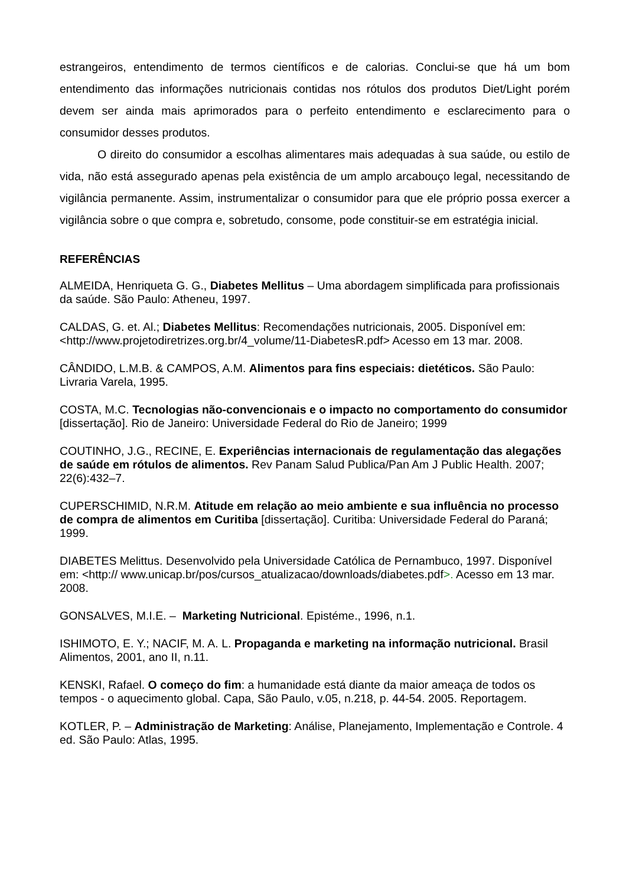estrangeiros, entendimento de termos científicos e de calorias. Conclui-se que há um bom entendimento das informações nutricionais contidas nos rótulos dos produtos Diet/Light porém devem ser ainda mais aprimorados para o perfeito entendimento e esclarecimento para o consumidor desses produtos.
O direito do consumidor a escolhas alimentares mais adequadas à sua saúde, ou estilo de vida, não está assegurado apenas pela existência de um amplo arcabouço legal, necessitando de vigilância permanente. Assim, instrumentalizar o consumidor para que ele próprio possa exercer a vigilância sobre o que compra e, sobretudo, consome, pode constituir-se em estratégia inicial.
REFERÊNCIAS
ALMEIDA, Henriqueta G. G., Diabetes Mellitus – Uma abordagem simplificada para profissionais da saúde. São Paulo: Atheneu, 1997.
CALDAS, G. et. Al.; Diabetes Mellitus: Recomendações nutricionais, 2005. Disponível em: <http://www.projetodiretrizes.org.br/4_volume/11-DiabetesR.pdf> Acesso em 13 mar. 2008.
CÂNDIDO, L.M.B. & CAMPOS, A.M. Alimentos para fins especiais: dietéticos. São Paulo: Livraria Varela, 1995.
COSTA, M.C. Tecnologias não-convencionais e o impacto no comportamento do consumidor [dissertação]. Rio de Janeiro: Universidade Federal do Rio de Janeiro; 1999
COUTINHO, J.G., RECINE, E. Experiências internacionais de regulamentação das alegações de saúde em rótulos de alimentos. Rev Panam Salud Publica/Pan Am J Public Health. 2007; 22(6):432–7.
CUPERSCHIMID, N.R.M. Atitude em relação ao meio ambiente e sua influência no processo de compra de alimentos em Curitiba [dissertação]. Curitiba: Universidade Federal do Paraná; 1999.
DIABETES Melittus. Desenvolvido pela Universidade Católica de Pernambuco, 1997. Disponível em: <http:// www.unicap.br/pos/cursos_atualizacao/downloads/diabetes.pdf>. Acesso em 13 mar. 2008.
GONSALVES, M.I.E. – Marketing Nutricional. Epistéme., 1996, n.1.
ISHIMOTO, E. Y.; NACIF, M. A. L. Propaganda e marketing na informação nutricional. Brasil Alimentos, 2001, ano II, n.11.
KENSKI, Rafael. O começo do fim: a humanidade está diante da maior ameaça de todos os tempos - o aquecimento global. Capa, São Paulo, v.05, n.218, p. 44-54. 2005. Reportagem.
KOTLER, P. – Administração de Marketing: Análise, Planejamento, Implementação e Controle. 4 ed. São Paulo: Atlas, 1995.